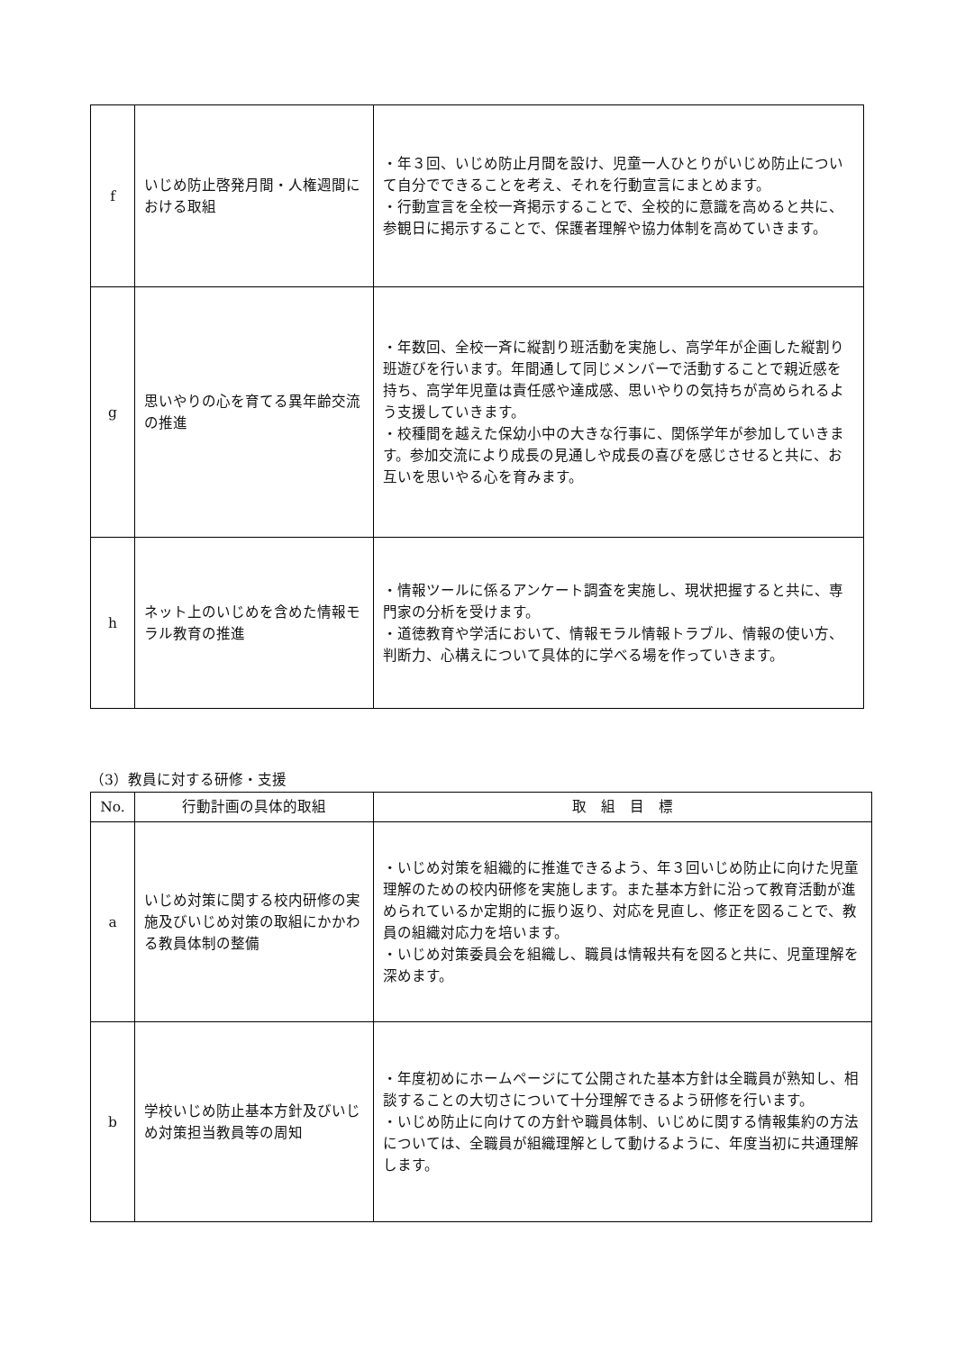| f | いじめ防止啓発月間・人権週間における取組 | ・年３回、いじめ防止月間を設け、児童一人ひとりがいじめ防止について自分でできることを考え、それを行動宣言にまとめます。 ・行動宣言を全校一斉掲示することで、全校的に意識を高めると共に、参観日に掲示することで、保護者理解や協力体制を高めていきます。 |
| g | 思いやりの心を育てる異年齢交流の推進 | ・年数回、全校一斉に縦割り班活動を実施し、高学年が企画した縦割り班遊びを行います。年間通して同じメンバーで活動することで親近感を持ち、高学年児童は責任感や達成感、思いやりの気持ちが高められるよう支援していきます。 ・校種間を越えた保幼小中の大きな行事に、関係学年が参加していきます。参加交流により成長の見通しや成長の喜びを感じさせると共に、お互いを思いやる心を育みます。 |
| h | ネット上のいじめを含めた情報モラル教育の推進 | ・情報ツールに係るアンケート調査を実施し、現状把握すると共に、専門家の分析を受けます。 ・道徳教育や学活において、情報モラル情報トラブル、情報の使い方、判断力、心構えについて具体的に学べる場を作っていきます。 |
（3）教員に対する研修・支援
| No. | 行動計画の具体的取組 | 取 組 目 標 |
| --- | --- | --- |
| a | いじめ対策に関する校内研修の実施及びいじめ対策の取組にかかわる教員体制の整備 | ・いじめ対策を組織的に推進できるよう、年３回いじめ防止に向けた児童理解のための校内研修を実施します。また基本方針に沿って教育活動が進められているか定期的に振り返り、対応を見直し、修正を図ることで、教員の組織対応力を培います。 ・いじめ対策委員会を組織し、職員は情報共有を図ると共に、児童理解を深めます。 |
| b | 学校いじめ防止基本方針及びいじめ対策担当教員等の周知 | ・年度初めにホームページにて公開された基本方針は全職員が熟知し、相談することの大切さについて十分理解できるよう研修を行います。 ・いじめ防止に向けての方針や職員体制、いじめに関する情報集約の方法については、全職員が組織理解として動けるように、年度当初に共通理解します。 |